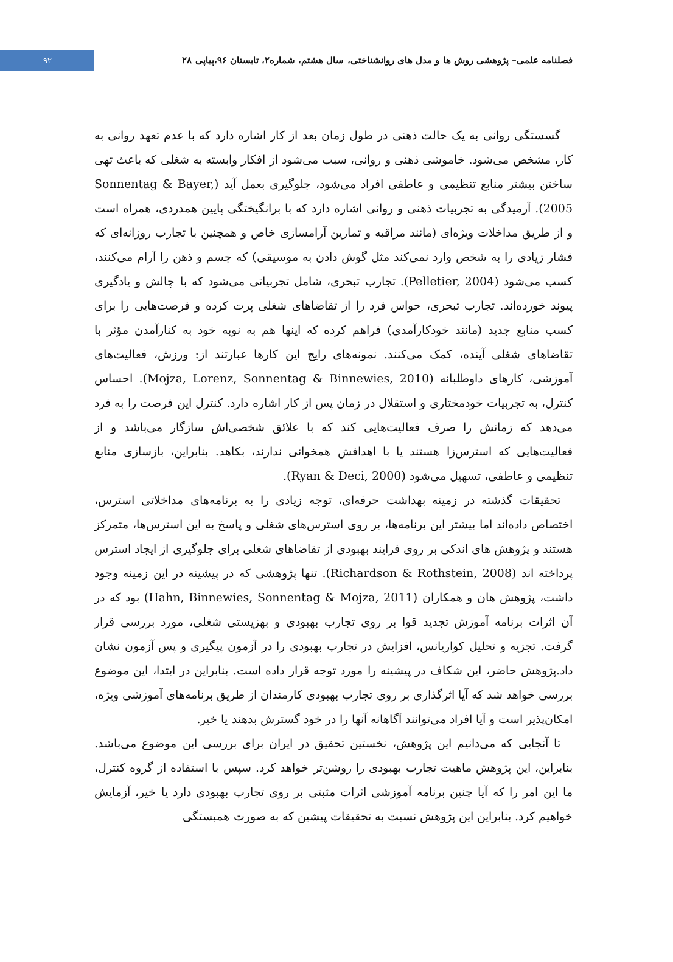۹۲
فصلنامه علمی– پژوهشی روش ها و مدل های روانشناختی، سال هشتم، شماره۲، تابستان ۹۶،پیاپی ۲۸
گسستگی روانی به یک حالت ذهنی در طول زمان بعد از کار اشاره دارد که با عدم تعهد روانی به کار، مشخص می‌شود. خاموشی ذهنی و روانی، سبب می‌شود از افکار وابسته به شغلی که باعث تهی ساختن بیشتر منابع تنظیمی و عاطفی افراد می‌شود، جلوگیری بعمل آید (Sonnentag & Bayer, 2005). آرمیدگی به تجربیات ذهنی و روانی اشاره دارد که با برانگیختگی پایین همدردی، همراه است و از طریق مداخلات ویژه‌ای (مانند مراقبه و تمارین آرامسازی خاص و همچنین با تجارب روزانه‌ای که فشار زیادی را به شخص وارد نمی‌کند مثل گوش دادن به موسیقی) که جسم و ذهن را آرام می‌کنند، کسب می‌شود (Pelletier, 2004). تجارب تبحری، شامل تجربیاتی می‌شود که با چالش و یادگیری پیوند خورده‌اند. تجارب تبحری، حواس فرد را از تقاضاهای شغلی پرت کرده و فرصت‌هایی را برای کسب منابع جدید (مانند خودکارآمدی) فراهم کرده که اینها هم به نوبه خود به کنارآمدن مؤثر با تقاضاهای شغلی آینده، کمک می‌کنند. نمونه‌های رایج این کارها عبارتند از: ورزش، فعالیت‌های آموزشی، کارهای داوطلبانه (Mojza, Lorenz, Sonnentag & Binnewies, 2010). احساس کنترل، به تجربیات خودمختاری و استقلال در زمان پس از کار اشاره دارد. کنترل این فرصت را به فرد می‌دهد که زمانش را صرف فعالیت‌هایی کند که با علائق شخصی‌اش سازگار می‌باشد و از فعالیت‌هایی که استرس‌زا هستند یا با اهدافش همخوانی ندارند، بکاهد. بنابراین، بازسازی منابع تنظیمی و عاطفی، تسهیل می‌شود (Ryan & Deci, 2000).
تحقیقات گذشته در زمینه بهداشت حرفه‌ای، توجه زیادی را به برنامه‌های مداخلاتی استرس، اختصاص داده‌اند اما بیشتر این برنامه‌ها، بر روی استرس‌های شغلی و پاسخ به این استرس‌ها، متمرکز هستند و پژوهش های اندکی بر روی فرایند بهبودی از تقاضاهای شغلی برای جلوگیری از ایجاد استرس پرداخته اند (Richardson & Rothstein, 2008). تنها پژوهشی که در پیشینه در این زمینه وجود داشت، پژوهش هان و همکاران (Hahn, Binnewies, Sonnentag & Mojza, 2011) بود که در آن اثرات برنامه آموزش تجدید قوا بر روی تجارب بهبودی و بهزیستی شغلی، مورد بررسی قرار گرفت. تجزیه و تحلیل کواریانس، افزایش در تجارب بهبودی را در آزمون پیگیری و پس آزمون نشان داد.پژوهش حاضر، این شکاف در پیشینه را مورد توجه قرار داده است. بنابراین در ابتدا، این موضوع بررسی خواهد شد که آیا اثرگذاری بر روی تجارب بهبودی کارمندان از طریق برنامه‌های آموزشی ویژه، امکان‌پذیر است و آیا افراد می‌توانند آگاهانه آنها را در خود گسترش بدهند یا خیر.
تا آنجایی که می‌دانیم این پژوهش، نخستین تحقیق در ایران برای بررسی این موضوع می‌باشد. بنابراین، این پژوهش ماهیت تجارب بهبودی را روشن‌تر خواهد کرد. سپس با استفاده از گروه کنترل، ما این امر را که آیا چنین برنامه آموزشی اثرات مثبتی بر روی تجارب بهبودی دارد یا خیر، آزمایش خواهیم کرد. بنابراین این پژوهش نسبت به تحقیقات پیشین که به صورت همبستگی